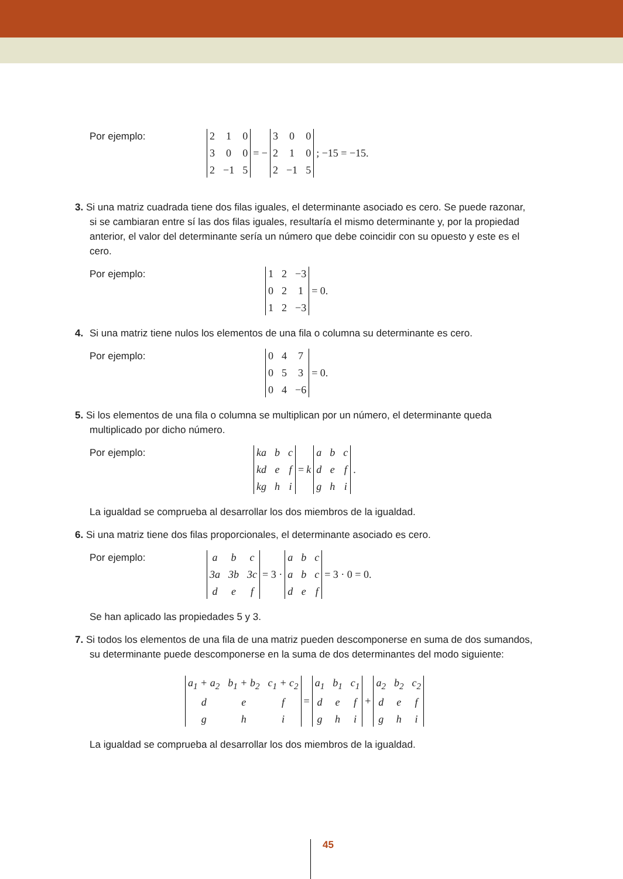Por ejemplo:
2
1
0
3
0
0
2
−1
5
= −
3
0
0
2
1
0
2
−1
5
; −15 = −15.
3. Si una matriz cuadrada tiene dos filas iguales, el determinante asociado es cero. Se puede razonar, si se cambiaran entre sí las dos filas iguales, resultaría el mismo determinante y, por la propiedad anterior, el valor del determinante sería un número que debe coincidir con su opuesto y este es el cero.
Por ejemplo:
1
2
−3
0
2
1
1
2
−3
= 0.
4. Si una matriz tiene nulos los elementos de una fila o columna su determinante es cero.
Por ejemplo:
0
4
7
0
5
3
0
4
−6
= 0.
5. Si los elementos de una fila o columna se multiplican por un número, el determinante queda multiplicado por dicho número.
Por ejemplo:
ka bc kd ef kg hi
= k abcdefghi
.
La igualdad se comprueba al desarrollar los dos miembros de la igualdad.
6. Si una matriz tiene dos filas proporcionales, el determinante asociado es cero.
Por ejemplo:
abc 3a 3b 3c def
= 3 ·
abcabcdef
= 3 · 0 = 0.
Se han aplicado las propiedades 5 y 3.
7. Si todos los elementos de una fila de una matriz pueden descomponerse en suma de dos sumandos, su determinante puede descomponerse en la suma de dos determinantes del modo siguiente:
a<sub>1</sub> + a<sub>2</sub> b<sub>1</sub> + b<sub>2</sub> c<sub>1</sub> + c<sub>2</sub> defghi
=
a<sub>1</sub> b<sub>1</sub> c<sub>1</sub> defghi
+
a<sub>2</sub> b<sub>2</sub> c<sub>2</sub> defghi
La igualdad se comprueba al desarrollar los dos miembros de la igualdad.
45